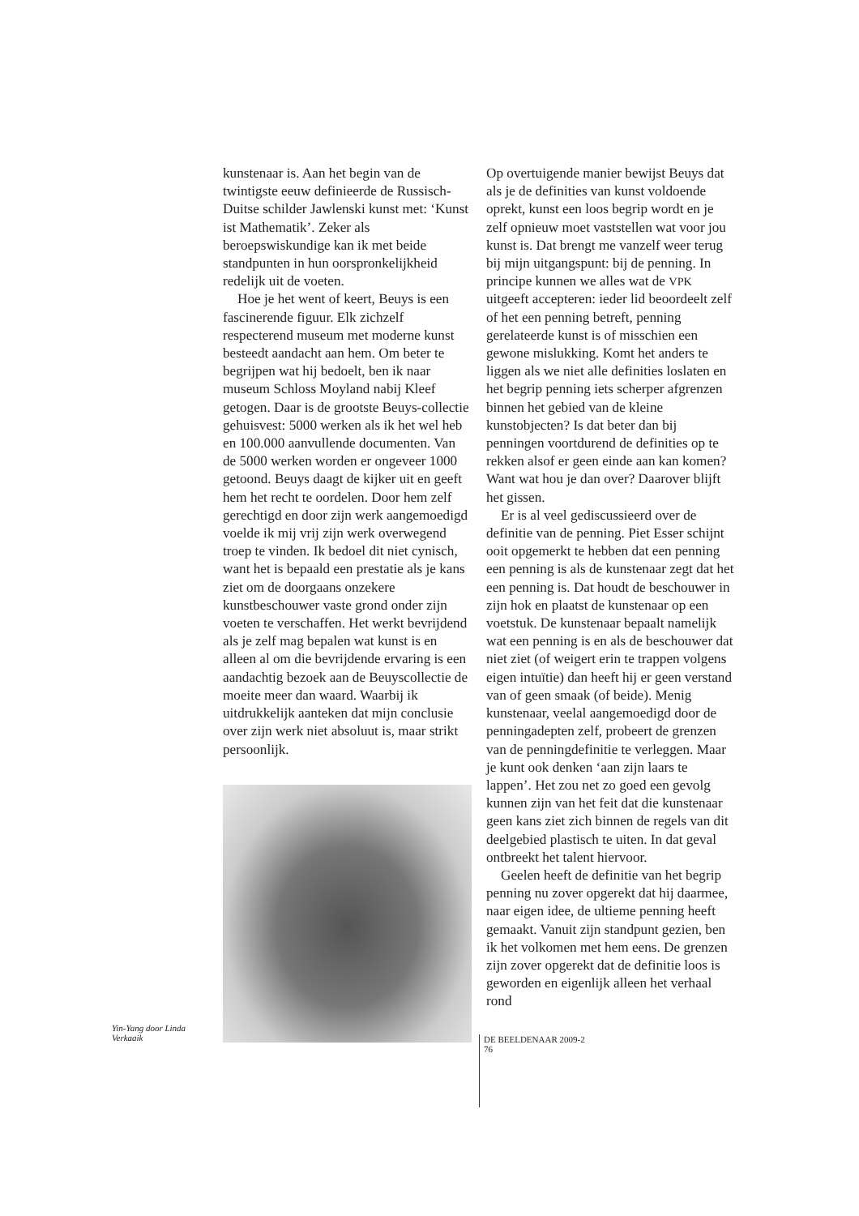kunstenaar is. Aan het begin van de twintigste eeuw definieerde de Russisch-Duitse schilder Jawlenski kunst met: ‘Kunst ist Mathematik’. Zeker als beroepswiskundige kan ik met beide standpunten in hun oorspronkelijkheid redelijk uit de voeten.
Hoe je het went of keert, Beuys is een fascinerende figuur. Elk zichzelf respecterend museum met moderne kunst besteedt aandacht aan hem. Om beter te begrijpen wat hij bedoelt, ben ik naar museum Schloss Moyland nabij Kleef getogen. Daar is de grootste Beuys-collectie gehuisvest: 5000 werken als ik het wel heb en 100.000 aanvullende documenten. Van de 5000 werken worden er ongeveer 1000 getoond. Beuys daagt de kijker uit en geeft hem het recht te oordelen. Door hem zelf gerechtigd en door zijn werk aangemoedigd voelde ik mij vrij zijn werk overwegend troep te vinden. Ik bedoel dit niet cynisch, want het is bepaald een prestatie als je kans ziet om de doorgaans onzekere kunstbeschouwer vaste grond onder zijn voeten te verschaffen. Het werkt bevrijdend als je zelf mag bepalen wat kunst is en alleen al om die bevrijdende ervaring is een aandachtig bezoek aan de Beuyscollectie de moeite meer dan waard. Waarbij ik uitdrukkelijk aanteken dat mijn conclusie over zijn werk niet absoluut is, maar strikt persoonlijk.
Yin-Yang door Linda Verkaaik
Op overtuigende manier bewijst Beuys dat als je de definities van kunst voldoende oprekt, kunst een loos begrip wordt en je zelf opnieuw moet vaststellen wat voor jou kunst is. Dat brengt me vanzelf weer terug bij mijn uitgangspunt: bij de penning. In principe kunnen we alles wat de VPK uitgeeft accepteren: ieder lid beoordeelt zelf of het een penning betreft, penning gerelateerde kunst is of misschien een gewone mislukking. Komt het anders te liggen als we niet alle definities loslaten en het begrip penning iets scherper afgrenzen binnen het gebied van de kleine kunstobjecten? Is dat beter dan bij penningen voortdurend de definities op te rekken alsof er geen einde aan kan komen? Want wat hou je dan over? Daarover blijft het gissen.
Er is al veel gediscussieerd over de definitie van de penning. Piet Esser schijnt ooit opgemerkt te hebben dat een penning een penning is als de kunstenaar zegt dat het een penning is. Dat houdt de beschouwer in zijn hok en plaatst de kunstenaar op een voetstuk. De kunstenaar bepaalt namelijk wat een penning is en als de beschouwer dat niet ziet (of weigert erin te trappen volgens eigen intuïtie) dan heeft hij er geen verstand van of geen smaak (of beide). Menig kunstenaar, veelal aangemoedigd door de penningadepten zelf, probeert de grenzen van de penningdefinitie te verleggen. Maar je kunt ook denken ‘aan zijn laars te lappen’. Het zou net zo goed een gevolg kunnen zijn van het feit dat die kunstenaar geen kans ziet zich binnen de regels van dit deelgebied plastisch te uiten. In dat geval ontbreekt het talent hiervoor.
Geelen heeft de definitie van het begrip penning nu zover opgerekt dat hij daarmee, naar eigen idee, de ultieme penning heeft gemaakt. Vanuit zijn standpunt gezien, ben ik het volkomen met hem eens. De grenzen zijn zover opgerekt dat de definitie loos is geworden en eigenlijk alleen het verhaal rond
DE BEELDENAAR 2009-2
76